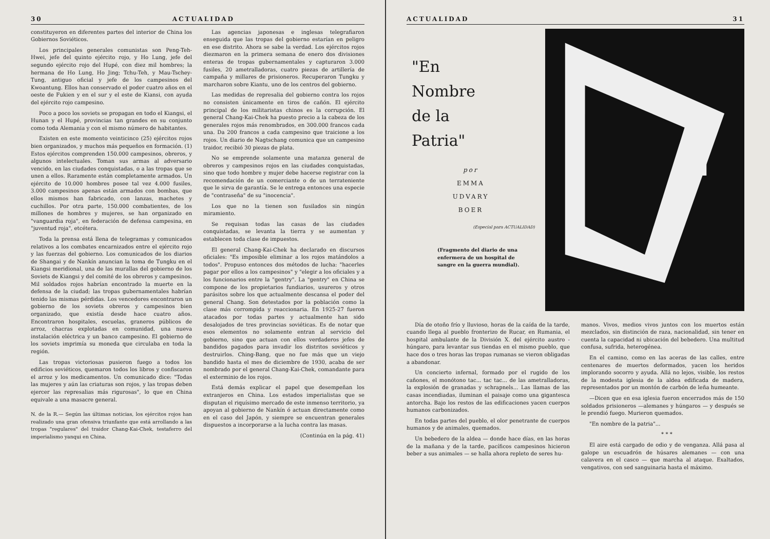30 ACTUALIDAD
constituyeron en diferentes partes del interior de China los Gobiernos Soviéticos.
Los principales generales comunistas son Peng-Teh-Hwei, jefe del quinto ejército rojo, y Ho Lung, jefe del segundo ejército rojo del Hupé, con diez mil hombres; la hermana de Ho Lung, Ho Jing; Tchu-Teh, y Mau-Tschey-Tung, antiguo oficial y jefe de los campesinos del Kwoantung. Ellos han conservado el poder cuatro años en el oeste de Fukien y en el sur y el este de Kiansi, con ayuda del ejército rojo campesino.
Poco a poco los soviets se propagan en todo el Kiangsi, el Hunan y el Hupé, provincias tan grandes en su conjunto como toda Alemania y con el mismo número de habitantes.
Existen en este momento veinticinco (25) ejércitos rojos bien organizados, y muchos más pequeños en formación. (1) Estos ejércitos comprenden 150.000 campesinos, obreros, y algunos intelectuales. Toman sus armas al adversario vencido, en las ciudades conquistadas, o a las tropas que se unen a ellos. Raramente están completamente armados. Un ejército de 10.000 hombres posee tal vez 4.000 fusiles, 3.000 campesinos apenas están armados con bombas, que ellos mismos han fabricado, con lanzas, machetes y cuchillos. Por otra parte, 150.000 combatientes, de los millones de hombres y mujeres, se han organizado en "vanguardia roja", en federación de defensa campesina, en "juventud roja", etcétera.
Toda la prensa está llena de telegramas y comunicados relativos a los combates encarnizados entre el ejército rojo y las fuerzas del gobierno. Los comunicados de los diarios de Shangai y de Nankín anuncian la toma de Tungku en el Kiangsi meridional, una de las murallas del gobierno de los Soviets de Kiangsi y del comité de los obreros y campesinos. Mil soldados rojos habrían encontrado la muerte en la defensa de la ciudad; las tropas gubernamentales habrían tenido las mismas pérdidas. Los vencedores encontraron un gobierno de los soviets obreros y campesinos bien organizado, que existía desde hace cuatro años. Encontraron hospitales, escuelas, graneros públicos de arroz, chacras explotadas en comunidad, una nueva instalación eléctrica y un banco campesino. El gobierno de los soviets imprimía su moneda que circulaba en toda la región.
Las tropas victoriosas pusieron fuego a todos los edificios soviéticos, quemaron todos los libros y confiscaron el arroz y los medicamentos. Un comunicado dice: "Todas las mujeres y aún las criaturas son rojos, y las tropas deben ejercer las represalias más rigurosas", lo que en China equivale a una masacre general.
N. de la R.— Según las últimas noticias, los ejércitos rojos han realizado una gran ofensiva triunfante que está arrollando a las tropas "regulares" del traidor Chang-Kai-Chek, testaferro del imperialismo yanqui en China.
Las agencias japonesas e inglesas telegrafiaron enseguida que las tropas del gobierno estarían en peligro en ese distrito. Ahora se sabe la verdad. Los ejércitos rojos diezmaron en la primera semana de enero dos divisiones enteras de tropas gubernamentales y capturaron 3.000 fusiles, 20 ametralladoras, cuatro piezas de artillería de campaña y millares de prisioneros. Recuperaron Tungku y marcharon sobre Kiantu, uno de los centros del gobierno.
Las medidas de represalia del gobierno contra los rojos no consisten únicamente en tiros de cañón. El ejército principal de los militaristas chinos es la corrupción. El general Chang-Kai-Chek ha puesto precio a la cabeza de los generales rojos más renombrados, en 300.000 francos cada una. Da 200 francos a cada campesino que traicione a los rojos. Un diario de Nagtschang comunica que un campesino traidor, recibió 30 piezas de plata.
No se emprende solamente una matanza general de obreros y campesinos rojos en las ciudades conquistadas, sino que todo hombre y mujer debe hacerse registrar con la recomendación de un comerciante o de un terrateniente que le sirva de garantía. Se le entrega entonces una especie de "contraseña" de su "inocencia".
Los que no la tienen son fusilados sin ningún miramiento.
Se requisan todas las casas de las ciudades conquistadas, se levanta la tierra y se aumentan y establecen toda clase de impuestos.
El general Chang-Kai-Chek ha declarado en discursos oficiales: "Es imposible eliminar a los rojos matándolos a todos". Propuso entonces dos métodos de lucha: "hacerles pagar por ellos a los campesinos" y "elegir a los oficiales y a los funcionarios entre la "gentry". La "gentry" en China se compone de los propietarios fundiarios, usureros y otros parásitos sobre los que actualmente descansa el poder del general Chang. Son detestados por la población como la clase más corrompida y reaccionaria. En 1925-27 fueron atacados por todas partes y actualmente han sido desalojados de tres provincias soviéticas. Es de notar que esos elementos no solamente entran al servicio del gobierno, sino que actuan con ellos verdaderos jefes de bandidos pagados para invadir los distritos soviéticos y destruirlos. Ching-Bang, que no fue más que un viejo bandido hasta el mes de diciembre de 1930, acaba de ser nombrado por el general Chang-Kai-Chek, comandante para el exterminio de los rojos.
Está demás explicar el papel que desempeñan los extranjeros en China. Los estados imperialistas que se disputan el riquísimo mercado de este inmenso territorio, ya apoyan al gobierno de Nankín ó actuan directamente como en el caso del Japón, y siempre se encuentran generales dispuestos a incorporarse a la lucha contra las masas.
(Continúa en la pág. 41)
ACTUALIDAD 31
"En
Nombre
de la
Patria"
por
EMMA
UDVARY
BOER
(Especial para ACTUALIDAD)
(Fragmento del diario de una enfermera de un hospital de sangre en la guerra mundial).
Día de otoño frío y lluvioso, horas de la caída de la tarde, cuando llega al pueblo fronterizo de Rucar, en Rumania, el hospital ambulante de la División X. del ejército austro - húngaro, para levantar sus tiendas en el mismo pueblo, que hace dos o tres horas las tropas rumanas se vieron obligadas a abandonar.
Un concierto infernal, formado por el rugido de los cañones, el monótono tac... tac tac... de las ametralladoras, la explosión de granadas y schrapnels... Las llamas de las casas incendiadas, iluminan el paisaje como una gigantesca antorcha. Bajo los restos de las edificaciones yacen cuerpos humanos carbonizados.
En todas partes del pueblo, el olor penetrante de cuerpos humanos y de animales, quemados.
Un bebedero de la aldea — donde hace días, en las horas de la mañana y de la tarde, pacíficos campesinos hicieron beber a sus animales — se halla ahora repleto de seres hu-
manos. Vivos, medios vivos juntos con los muertos están mezclados, sin distinción de raza, nacionalidad, sin tener en cuenta la capacidad ni ubicación del bebedero. Una multitud confusa, sufrida, heterogénea.
En el camino, como en las aceras de las calles, entre centenares de muertos deformados, yacen los heridos implorando socorro y ayuda. Allá no lejos, visible, los restos de la modesta iglesia de la aldea edificada de madera, representados por un montón de carbón de leña humeante.
—Dicen que en esa iglesia fueron encerrados más de 150 soldados prisioneros —alemanes y húngaros — y después se le prendió fuego. Murieron quemados.
"En nombre de la patria"...
* * *
El aire está cargado de odio y de venganza. Allá pasa al galope un escuadrón de húsares alemanes — con una calavera en el casco — que marcha al ataque. Exaltados, vengativos, con sed sanguinaria hasta el máximo.